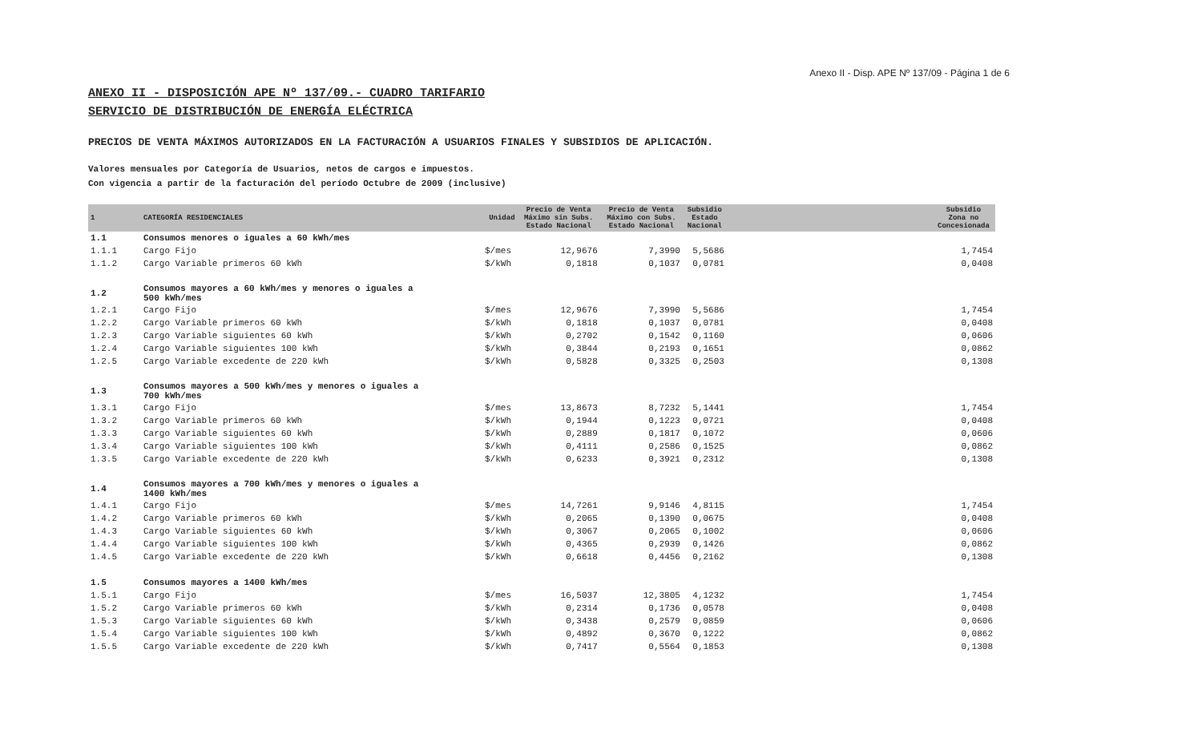Anexo II - Disp. APE Nº 137/09 - Página 1 de 6
ANEXO II - DISPOSICIÓN APE Nº 137/09.- CUADRO TARIFARIO
SERVICIO DE DISTRIBUCIÓN DE ENERGÍA ELÉCTRICA
PRECIOS DE VENTA MÁXIMOS AUTORIZADOS EN LA FACTURACIÓN A USUARIOS FINALES Y SUBSIDIOS DE APLICACIÓN.
Valores mensuales por Categoría de Usuarios, netos de cargos e impuestos.
Con vigencia a partir de la facturación del período Octubre de 2009 (inclusive)
| 1 | CATEGORÍA RESIDENCIALES | Unidad | Precio de Venta Máximo sin Subs. Estado Nacional | Precio de Venta Máximo con Subs. Estado Nacional | Subsidio Estado Nacional | | Subsidio Zona no Concesionada |
| --- | --- | --- | --- | --- | --- | --- | --- |
| 1.1 | Consumos menores o iguales a 60 kWh/mes | | | | | | |
| 1.1.1 | Cargo Fijo | $/mes | 12,9676 | 7,3990 | 5,5686 | | 1,7454 |
| 1.1.2 | Cargo Variable primeros 60 kWh | $/kWh | 0,1818 | 0,1037 | 0,0781 | | 0,0408 |
| 1.2 | Consumos mayores a 60 kWh/mes y menores o iguales a 500 kWh/mes | | | | | | |
| 1.2.1 | Cargo Fijo | $/mes | 12,9676 | 7,3990 | 5,5686 | | 1,7454 |
| 1.2.2 | Cargo Variable primeros 60 kWh | $/kWh | 0,1818 | 0,1037 | 0,0781 | | 0,0408 |
| 1.2.3 | Cargo Variable siguientes 60 kWh | $/kWh | 0,2702 | 0,1542 | 0,1160 | | 0,0606 |
| 1.2.4 | Cargo Variable siguientes 100 kWh | $/kWh | 0,3844 | 0,2193 | 0,1651 | | 0,0862 |
| 1.2.5 | Cargo Variable excedente de 220 kWh | $/kWh | 0,5828 | 0,3325 | 0,2503 | | 0,1308 |
| 1.3 | Consumos mayores a 500 kWh/mes y menores o iguales a 700 kWh/mes | | | | | | |
| 1.3.1 | Cargo Fijo | $/mes | 13,8673 | 8,7232 | 5,1441 | | 1,7454 |
| 1.3.2 | Cargo Variable primeros 60 kWh | $/kWh | 0,1944 | 0,1223 | 0,0721 | | 0,0408 |
| 1.3.3 | Cargo Variable siguientes 60 kWh | $/kWh | 0,2889 | 0,1817 | 0,1072 | | 0,0606 |
| 1.3.4 | Cargo Variable siguientes 100 kWh | $/kWh | 0,4111 | 0,2586 | 0,1525 | | 0,0862 |
| 1.3.5 | Cargo Variable excedente de 220 kWh | $/kWh | 0,6233 | 0,3921 | 0,2312 | | 0,1308 |
| 1.4 | Consumos mayores a 700 kWh/mes y menores o iguales a 1400 kWh/mes | | | | | | |
| 1.4.1 | Cargo Fijo | $/mes | 14,7261 | 9,9146 | 4,8115 | | 1,7454 |
| 1.4.2 | Cargo Variable primeros 60 kWh | $/kWh | 0,2065 | 0,1390 | 0,0675 | | 0,0408 |
| 1.4.3 | Cargo Variable siguientes 60 kWh | $/kWh | 0,3067 | 0,2065 | 0,1002 | | 0,0606 |
| 1.4.4 | Cargo Variable siguientes 100 kWh | $/kWh | 0,4365 | 0,2939 | 0,1426 | | 0,0862 |
| 1.4.5 | Cargo Variable excedente de 220 kWh | $/kWh | 0,6618 | 0,4456 | 0,2162 | | 0,1308 |
| 1.5 | Consumos mayores a 1400 kWh/mes | | | | | | |
| 1.5.1 | Cargo Fijo | $/mes | 16,5037 | 12,3805 | 4,1232 | | 1,7454 |
| 1.5.2 | Cargo Variable primeros 60 kWh | $/kWh | 0,2314 | 0,1736 | 0,0578 | | 0,0408 |
| 1.5.3 | Cargo Variable siguientes 60 kWh | $/kWh | 0,3438 | 0,2579 | 0,0859 | | 0,0606 |
| 1.5.4 | Cargo Variable siguientes 100 kWh | $/kWh | 0,4892 | 0,3670 | 0,1222 | | 0,0862 |
| 1.5.5 | Cargo Variable excedente de 220 kWh | $/kWh | 0,7417 | 0,5564 | 0,1853 | | 0,1308 |